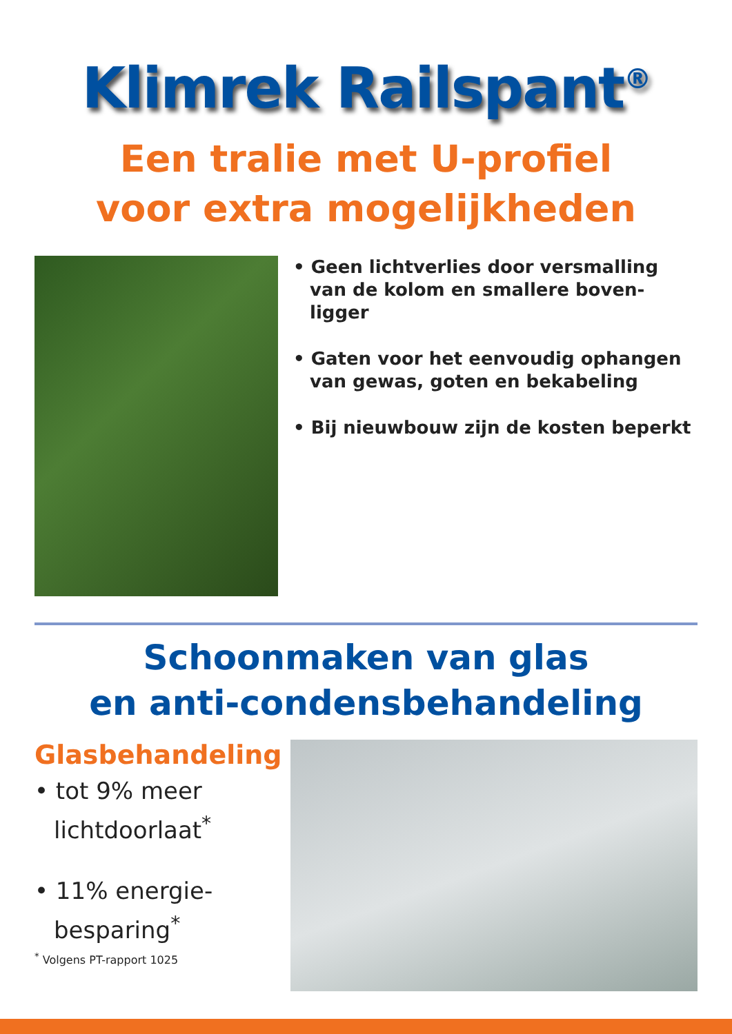Klimrek Railspant<sup>®</sup>
Een tralie met U-profiel
voor extra mogelijkheden
• Geen lichtverlies door versmalling van de kolom en smallere boven-ligger
• Gaten voor het eenvoudig ophangen van gewas, goten en bekabeling
• Bij nieuwbouw zijn de kosten beperkt
Schoonmaken van glas
en anti-condensbehandeling
Glasbehandeling
• tot 9% meer lichtdoorlaat<sup>*</sup>
• 11% energie-besparing<sup>*</sup>
<sup>*</sup> Volgens PT-rapport 1025